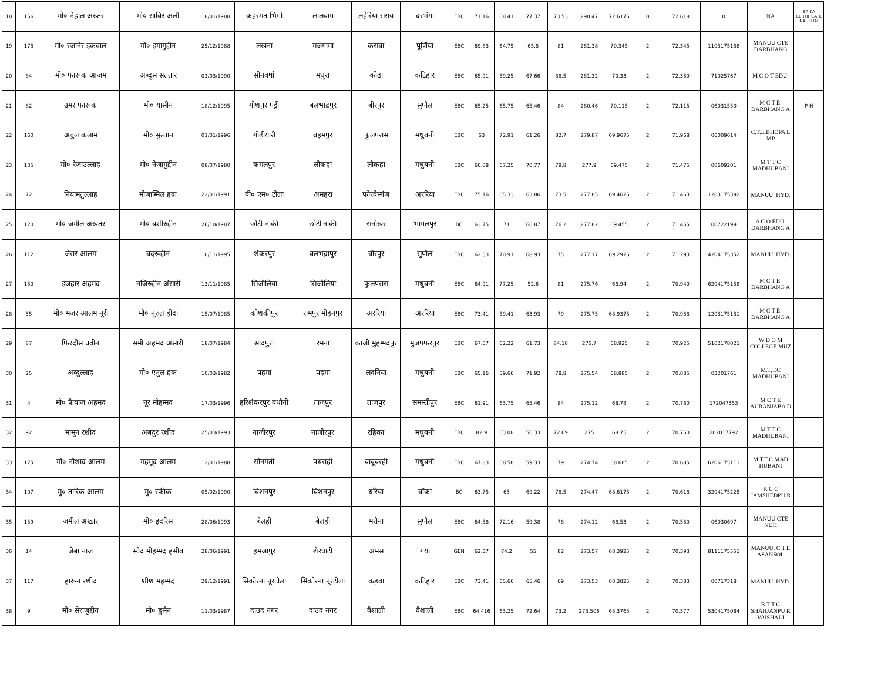| 18 | 156 | मो० नेहाल अख्तर | मो० साबिर अली | 18/01/1988 | कहरमत भिगो | लालबाग | लहेरिया सराय | दरभंगा | EBC | 71.16 | 68.41 | 77.37 | 73.53 | 290.47 | 72.6175 | 0 | 72.618 | 0 | NA | BA KA CERTIFICATE NAHI HAI |
| 19 | 173 | मो० रजानेर इकवाल | मो० इमामुद्दीन | 25/12/1988 | लखना | मजगामा | कसबा | पूर्णिया | EBC | 69.83 | 64.75 | 65.8 | 81 | 281.38 | 70.345 | 2 | 72.345 | 1103175138 | MANUU CTE DARBHANG | |
| 20 | 84 | मो० फारूक आज़म | अब्दुस सततार | 03/03/1990 | सोनवर्षा | मधुरा | कोढा | कटिहार | EBC | 65.91 | 59.25 | 67.66 | 88.5 | 281.32 | 70.33 | 2 | 72.330 | 71025767 | M C O T EDU. | |
| 21 | 82 | उमर फारूक | मो० यासीन | 18/12/1995 | गोशपुर पट्टी | बलभाद्रपुर | बीरपुर | सुपौल | EBC | 65.25 | 65.75 | 65.46 | 84 | 280.46 | 70.115 | 2 | 72.115 | 06031550 | M C T E. DARBHANG A | P H |
| 22 | 160 | अबुल कलाम | मो० सुल्तान | 01/01/1996 | गोढ़ीयारी | ब्रहमपुर | फुलपरास | मधुबनी | EBC | 63 | 72.91 | 61.26 | 82.7 | 279.87 | 69.9675 | 2 | 71.968 | 06009614 | C.T.E.BHOPA L MP | |
| 23 | 135 | मो० रेज़ाउल्लाह | मो० नेजामुद्दीन | 08/07/1980 | कमलपुर | लौकहा | लौकहा | मधुबनी | EBC | 60.08 | 67.25 | 70.77 | 79.8 | 277.9 | 69.475 | 2 | 71.475 | 00609201 | M T T C MADHUBANI | |
| 24 | 72 | नियामतुल्लाह | मोजाम्मिल हक़ | 22/01/1991 | बी० एम० टोला | अमहरा | फोरबेस्गंज | अररिया | EBC | 75.16 | 65.33 | 63.86 | 73.5 | 277.85 | 69.4625 | 2 | 71.463 | 1203175392 | MANUU. HYD. | |
| 25 | 120 | मो० जमील अखतर | मो० बशीरुद्दीन | 26/10/1987 | छोटी नाकी | छोटी नाकी | सनोखर | भागलपुर | BC | 63.75 | 71 | 66.87 | 76.2 | 277.82 | 69.455 | 2 | 71.455 | 00722199 | A C O EDU. DARBHANG A | |
| 26 | 112 | जेरार आलम | बदरूद्दीन | 10/11/1995 | शंकरपुर | बलभद्रापुर | बीरपुर | सुपौल | EBC | 62.33 | 70.91 | 68.93 | 75 | 277.17 | 69.2925 | 2 | 71.293 | 4204175352 | MANUU. HYD. | |
| 27 | 150 | इजहार अहमद | नजिरुद्दीन अंसारी | 13/11/1985 | सिजौलिया | सिजौलिया | फुलपरास | मधुबनी | EBC | 64.91 | 77.25 | 52.6 | 81 | 275.76 | 68.94 | 2 | 70.940 | 6204175158 | M C T E. DARBHANG A | |
| 28 | 55 | मो० मंज़र आलम नूरी | मो० नूरुल होदा | 15/07/1985 | कोशकीपुर | रामपुर मोहनपुर | अररिया | अररिया | EBC | 73.41 | 59.41 | 63.93 | 79 | 275.75 | 68.9375 | 2 | 70.938 | 1203175131 | M C T E. DARBHANG A | |
| 29 | 87 | फिरदौस प्रवीन | समी अहमद अंसारी | 18/07/1984 | सादपुरा | रमना | काजी मुहम्मदपुर | मुजफ्फरपुर | EBC | 67.57 | 62.22 | 61.73 | 84.18 | 275.7 | 68.925 | 2 | 70.925 | 5102178021 | W D O M COLLEGE MUZ | |
| 30 | 25 | अब्दुल्लाह | मो० एनुल हक | 10/03/1982 | पहमा | पहमा | लदनिया | मधुबनी | EBC | 65.16 | 59.66 | 71.92 | 78.8 | 275.54 | 68.885 | 2 | 70.885 | 03201761 | M.T,T.C MADHUBANI | |
| 31 | 4 | मो० फैयाज अहमद | नूर मोहम्मद | 17/03/1996 | हरिशंकरपुर बधौनी | ताजपुर | ताजपुर | समस्तीपुर | EBC | 61.91 | 63.75 | 65.46 | 84 | 275.12 | 68.78 | 2 | 70.780 | 172047353 | M C T E AURANJABA D | |
| 32 | 92 | मामून रशीद | अबदुर रशीद | 25/03/1993 | नाजीरपुर | नाजीरपुर | रहिका | मधुबनी | EBC | 82.9 | 63.08 | 56.33 | 72.69 | 275 | 68.75 | 2 | 70.750 | 202017792 | M T T C MADHUBANI | |
| 33 | 175 | मो० नौशाद आलम | महमूद आलम | 12/01/1988 | सोनमती | पथराही | बाबूबरही | मधुबनी | EBC | 67.83 | 68.58 | 59.33 | 79 | 274.74 | 68.685 | 2 | 70.685 | 6206175111 | M.T.T.C.MAD HUBANI | |
| 34 | 107 | मु० तारिक आलम | मु० रफीक | 05/02/1990 | बिशनपुर | बिशनपुर | धोरैया | बाँका | BC | 63.75 | 63 | 69.22 | 78.5 | 274.47 | 68.6175 | 2 | 70.618 | 3204175225 | K C C JAMSHEDPU R | |
| 35 | 159 | जमील अख्तर | मो० इदरिस | 28/06/1993 | बेलही | बेलही | मरौना | सुपौल | EBC | 64.58 | 72.16 | 59.38 | 78 | 274.12 | 68.53 | 2 | 70.530 | 06030697 | MANUU.CTE NUH | |
| 36 | 14 | जेबा नाज | स्येद मोहम्मद हसीब | 28/06/1991 | हमजापुर | शेरघाटी | अमस | गया | GEN | 62.37 | 74.2 | 55 | 82 | 273.57 | 68.3925 | 2 | 70.393 | 8111175551 | MANUU. C T E ASANSOL | |
| 37 | 117 | हारून रशीद | शीश महम्मद | 29/12/1991 | सिकोरना नूरटोला | सिकोरना नूरटोला | कड़वा | कटिहार | EBC | 73.41 | 65.66 | 65.46 | 69 | 273.53 | 68.3825 | 2 | 70.383 | 00717318 | MANUU. HYD. | |
| 38 | 9 | मो० सेराजुद्दीन | मो० हुसैन | 11/03/1987 | दाउद नगर | दाउद नगर | वैशाली | वैशाली | EBC | 64.416 | 63.25 | 72.64 | 73.2 | 273.506 | 68.3765 | 2 | 70.377 | 5304175084 | B T T C SHAHJANPU R VAISHALI | |